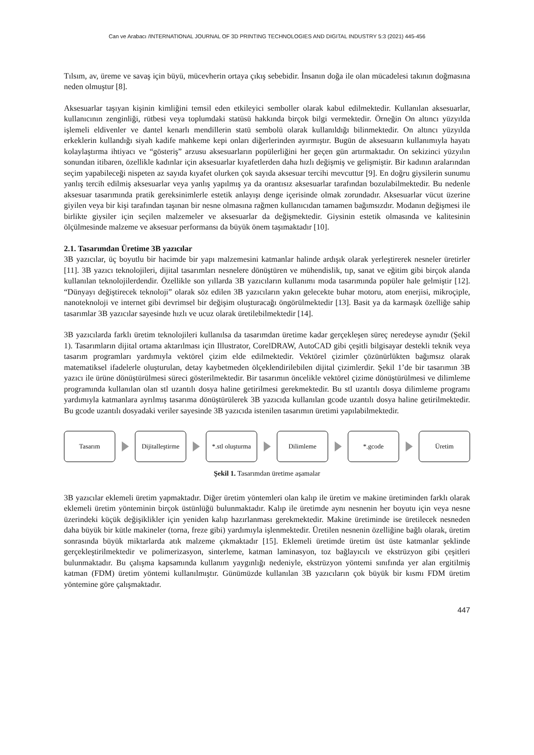Can ve Arabacı /INTERNATIONAL JOURNAL OF 3D PRINTING TECHNOLOGIES AND DIGITAL INDUSTRY 5:3 (2021) 445-456
Tılsım, av, üreme ve savaş için büyü, mücevherin ortaya çıkış sebebidir. İnsanın doğa ile olan mücadelesi takının doğmasına neden olmuştur [8].
Aksesuarlar taşıyan kişinin kimliğini temsil eden etkileyici semboller olarak kabul edilmektedir. Kullanılan aksesuarlar, kullanıcının zenginliği, rütbesi veya toplumdaki statüsü hakkında birçok bilgi vermektedir. Örneğin On altıncı yüzyılda işlemeli eldivenler ve dantel kenarlı mendillerin statü sembolü olarak kullanıldığı bilinmektedir. On altıncı yüzyılda erkeklerin kullandığı siyah kadife mahkeme kepi onları diğerlerinden ayırmıştır. Bugün de aksesuarın kullanımıyla hayatı kolaylaştırma ihtiyacı ve “gösteriş” arzusu aksesuarların popülerliğini her geçen gün artırmaktadır. On sekizinci yüzyılın sonundan itibaren, özellikle kadınlar için aksesuarlar kıyafetlerden daha hızlı değişmiş ve gelişmiştir. Bir kadının aralarından seçim yapabileceği nispeten az sayıda kıyafet olurken çok sayıda aksesuar tercihi mevcuttur [9]. En doğru giysilerin sunumu yanlış tercih edilmiş aksesuarlar veya yanlış yapılmış ya da orantısız aksesuarlar tarafından bozulabilmektedir. Bu nedenle aksesuar tasarımında pratik gereksinimlerle estetik anlayışı denge içerisinde olmak zorundadır. Aksesuarlar vücut üzerine giyilen veya bir kişi tarafından taşınan bir nesne olmasına rağmen kullanıcıdan tamamen bağımsızdır. Modanın değişmesi ile birlikte giysiler için seçilen malzemeler ve aksesuarlar da değişmektedir. Giysinin estetik olmasında ve kalitesinin ölçülmesinde malzeme ve aksesuar performansı da büyük önem taşımaktadır [10].
2.1. Tasarımdan Üretime 3B yazıcılar
3B yazıcılar, üç boyutlu bir hacimde bir yapı malzemesini katmanlar halinde ardışık olarak yerleştirerek nesneler üretirler [11]. 3B yazıcı teknolojileri, dijital tasarımları nesnelere dönüştüren ve mühendislik, tıp, sanat ve eğitim gibi birçok alanda kullanılan teknolojilerdendir. Özellikle son yıllarda 3B yazıcıların kullanımı moda tasarımında popüler hale gelmiştir [12]. “Dünyayı değiştirecek teknoloji” olarak söz edilen 3B yazıcıların yakın gelecekte buhar motoru, atom enerjisi, mikroçiple, nanoteknoloji ve internet gibi devrimsel bir değişim oluşturacağı öngörülmektedir [13]. Basit ya da karmaşık özelliğe sahip tasarımlar 3B yazıcılar sayesinde hızlı ve ucuz olarak üretilebilmektedir [14].
3B yazıcılarda farklı üretim teknolojileri kullanılsa da tasarımdan üretime kadar gerçekleşen süreç neredeyse aynıdır (Şekil 1). Tasarımların dijital ortama aktarılması için Illustrator, CorelDRAW, AutoCAD gibi çeşitli bilgisayar destekli teknik veya tasarım programları yardımıyla vektörel çizim elde edilmektedir. Vektörel çizimler çözünürlükten bağımsız olarak matematiksel ifadelerle oluşturulan, detay kaybetmeden ölçeklendirilebilen dijital çizimlerdir. Şekil 1’de bir tasarımın 3B yazıcı ile ürüne dönüştürülmesi süreci gösterilmektedir. Bir tasarımın öncelikle vektörel çizime dönüştürülmesi ve dilimleme programında kullanılan olan stl uzantılı dosya haline getirilmesi gerekmektedir. Bu stl uzantılı dosya dilimleme programı yardımıyla katmanlara ayrılmış tasarıma dönüştürülerek 3B yazıcıda kullanılan gcode uzantılı dosya haline getirilmektedir. Bu gcode uzantılı dosyadaki veriler sayesinde 3B yazıcıda istenilen tasarımın üretimi yapılabilmektedir.
Tasarım
Dijitalleştirme
*.stl oluşturma
Dilimleme *.gcode Üretim
Şekil 1. Tasarımdan üretime aşamalar
3B yazıcılar eklemeli üretim yapmaktadır. Diğer üretim yöntemleri olan kalıp ile üretim ve makine üretiminden farklı olarak eklemeli üretim yönteminin birçok üstünlüğü bulunmaktadır. Kalıp ile üretimde aynı nesnenin her boyutu için veya nesne üzerindeki küçük değişiklikler için yeniden kalıp hazırlanması gerekmektedir. Makine üretiminde ise üretilecek nesneden daha büyük bir kütle makineler (torna, freze gibi) yardımıyla işlenmektedir. Üretilen nesnenin özelliğine bağlı olarak, üretim sonrasında büyük miktarlarda atık malzeme çıkmaktadır [15]. Eklemeli üretimde üretim üst üste katmanlar şeklinde gerçekleştirilmektedir ve polimerizasyon, sinterleme, katman laminasyon, toz bağlayıcılı ve ekstrüzyon gibi çeşitleri bulunmaktadır. Bu çalışma kapsamında kullanım yaygınlığı nedeniyle, ekstrüzyon yöntemi sınıfında yer alan ergitilmiş katman (FDM) üretim yöntemi kullanılmıştır. Günümüzde kullanılan 3B yazıcıların çok büyük bir kısmı FDM üretim yöntemine göre çalışmaktadır.
447